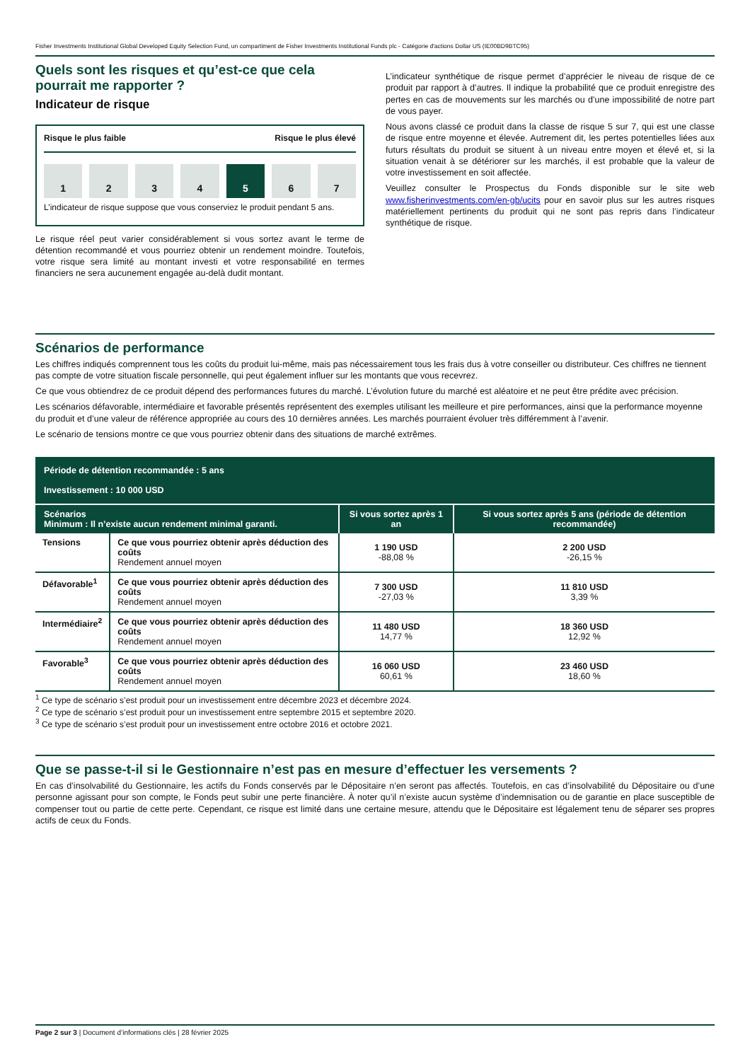Fisher Investments Institutional Global Developed Equity Selection Fund, un compartiment de Fisher Investments Institutional Funds plc - Catégorie d'actions Dollar US (IE00BD9BTC95)
Quels sont les risques et qu’est-ce que cela pourrait me rapporter ?
Indicateur de risque
Risque le plus faible Risque le plus élevé
1 2 3 4 5 6 7
L’indicateur de risque suppose que vous conserviez le produit pendant 5 ans.
Le risque réel peut varier considérablement si vous sortez avant le terme de détention recommandé et vous pourriez obtenir un rendement moindre. Toutefois, votre risque sera limité au montant investi et votre responsabilité en termes financiers ne sera aucunement engagée au-delà dudit montant.
L’indicateur synthétique de risque permet d’apprécier le niveau de risque de ce produit par rapport à d’autres. Il indique la probabilité que ce produit enregistre des pertes en cas de mouvements sur les marchés ou d’une impossibilité de notre part de vous payer.
Nous avons classé ce produit dans la classe de risque 5 sur 7, qui est une classe de risque entre moyenne et élevée. Autrement dit, les pertes potentielles liées aux futurs résultats du produit se situent à un niveau entre moyen et élevé et, si la situation venait à se détériorer sur les marchés, il est probable que la valeur de votre investissement en soit affectée.
Veuillez consulter le Prospectus du Fonds disponible sur le site web www.fisherinvestments.com/en-gb/ucits pour en savoir plus sur les autres risques matériellement pertinents du produit qui ne sont pas repris dans l’indicateur synthétique de risque.
Scénarios de performance
Les chiffres indiqués comprennent tous les coûts du produit lui-même, mais pas nécessairement tous les frais dus à votre conseiller ou distributeur. Ces chiffres ne tiennent pas compte de votre situation fiscale personnelle, qui peut également influer sur les montants que vous recevrez.
Ce que vous obtiendrez de ce produit dépend des performances futures du marché. L’évolution future du marché est aléatoire et ne peut être prédite avec précision.
Les scénarios défavorable, intermédiaire et favorable présentés représentent des exemples utilisant les meilleure et pire performances, ainsi que la performance moyenne du produit et d’une valeur de référence appropriée au cours des 10 dernières années. Les marchés pourraient évoluer très différemment à l’avenir.
Le scénario de tensions montre ce que vous pourriez obtenir dans des situations de marché extrêmes.
| Période de détention recommandée : 5 ans Investissement : 10 000 USD | | | |
| --- | --- | --- | --- |
| Scénarios Minimum : Il n’existe aucun rendement minimal garanti. | | Si vous sortez après 1 an | Si vous sortez après 5 ans (période de détention recommandée) |
| Tensions | Ce que vous pourriez obtenir après déduction des coûts Rendement annuel moyen | 1 190 USD -88,08 % | 2 200 USD -26,15 % |
| Défavorable<sup>1</sup> | Ce que vous pourriez obtenir après déduction des coûts Rendement annuel moyen | 7 300 USD -27,03 % | 11 810 USD 3,39 % |
| Intermédiaire<sup>2</sup> | Ce que vous pourriez obtenir après déduction des coûts Rendement annuel moyen | 11 480 USD 14,77 % | 18 360 USD 12,92 % |
| Favorable<sup>3</sup> | Ce que vous pourriez obtenir après déduction des coûts Rendement annuel moyen | 16 060 USD 60,61 % | 23 460 USD 18,60 % |
<sup>1</sup> Ce type de scénario s’est produit pour un investissement entre décembre 2023 et décembre 2024.
<sup>2</sup> Ce type de scénario s’est produit pour un investissement entre septembre 2015 et septembre 2020.
<sup>3</sup> Ce type de scénario s’est produit pour un investissement entre octobre 2016 et octobre 2021.
Que se passe-t-il si le Gestionnaire n’est pas en mesure d’effectuer les versements ?
En cas d’insolvabilité du Gestionnaire, les actifs du Fonds conservés par le Dépositaire n’en seront pas affectés. Toutefois, en cas d’insolvabilité du Dépositaire ou d’une personne agissant pour son compte, le Fonds peut subir une perte financière. À noter qu’il n’existe aucun système d’indemnisation ou de garantie en place susceptible de compenser tout ou partie de cette perte. Cependant, ce risque est limité dans une certaine mesure, attendu que le Dépositaire est légalement tenu de séparer ses propres actifs de ceux du Fonds.
Page 2 sur 3 | Document d’informations clés | 28 février 2025